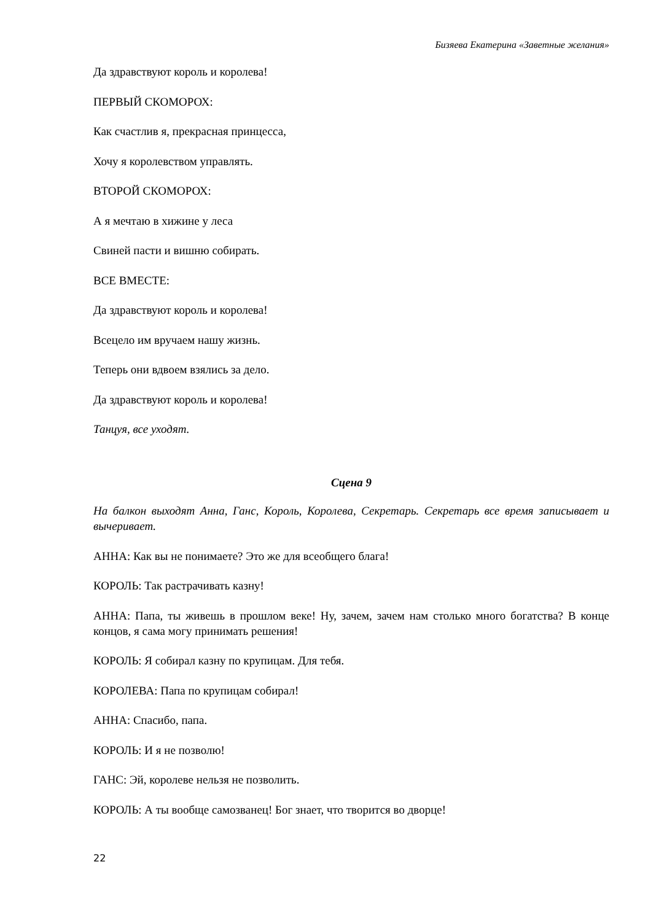Бизяева Екатерина «Заветные желания»
Да здравствуют король и королева!
ПЕРВЫЙ СКОМОРОХ:
Как счастлив я, прекрасная принцесса,
Хочу я королевством управлять.
ВТОРОЙ СКОМОРОХ:
А я мечтаю в хижине у леса
Свиней пасти и вишню собирать.
ВСЕ ВМЕСТЕ:
Да здравствуют король и королева!
Всецело им вручаем нашу жизнь.
Теперь они вдвоем взялись за дело.
Да здравствуют король и королева!
Танцуя, все уходят.
Сцена 9
На балкон выходят Анна, Ганс, Король, Королева, Секретарь. Секретарь все время записывает и вычеривает.
АННА: Как вы не понимаете? Это же для всеобщего блага!
КОРОЛЬ: Так растрачивать казну!
АННА: Папа, ты живешь в прошлом веке! Ну, зачем, зачем нам столько много богатства? В конце концов, я сама могу принимать решения!
КОРОЛЬ: Я собирал казну по крупицам. Для тебя.
КОРОЛЕВА: Папа по крупицам собирал!
АННА: Спасибо, папа.
КОРОЛЬ: И я не позволю!
ГАНС: Эй, королеве нельзя не позволить.
КОРОЛЬ: А ты вообще самозванец! Бог знает, что творится во дворце!
22